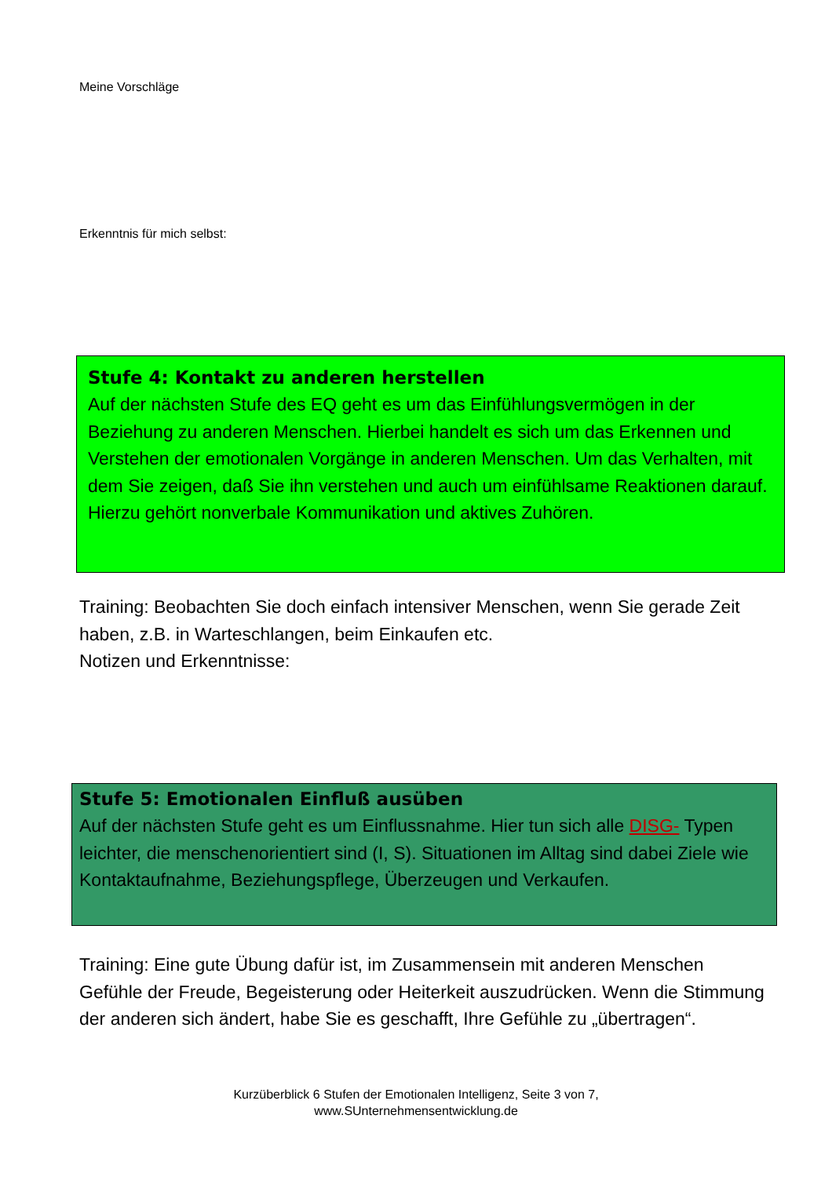Meine Vorschläge
Erkenntnis für mich selbst:
Stufe 4: Kontakt zu anderen herstellen
Auf der nächsten Stufe des EQ geht es um das Einfühlungsvermögen in der Beziehung zu anderen Menschen. Hierbei handelt es sich um das Erkennen und Verstehen der emotionalen Vorgänge in anderen Menschen. Um das Verhalten, mit dem Sie zeigen, daß Sie ihn verstehen und auch um einfühlsame Reaktionen darauf. Hierzu gehört nonverbale Kommunikation und aktives Zuhören.
Training: Beobachten Sie doch einfach intensiver Menschen, wenn Sie gerade Zeit haben, z.B. in Warteschlangen, beim Einkaufen etc.
Notizen und Erkenntnisse:
Stufe 5: Emotionalen Einfluß ausüben
Auf der nächsten Stufe geht es um Einflussnahme. Hier tun sich alle DISG- Typen leichter, die menschenorientiert sind (I, S). Situationen im Alltag sind dabei Ziele wie Kontaktaufnahme, Beziehungspflege, Überzeugen und Verkaufen.
Training: Eine gute Übung dafür ist, im Zusammensein mit anderen Menschen Gefühle der Freude, Begeisterung oder Heiterkeit auszudrücken. Wenn die Stimmung der anderen sich ändert, habe Sie es geschafft, Ihre Gefühle zu „übertragen“.
Kurzüberblick 6 Stufen der Emotionalen Intelligenz, Seite 3 von 7,
www.SUnternehmensentwicklung.de